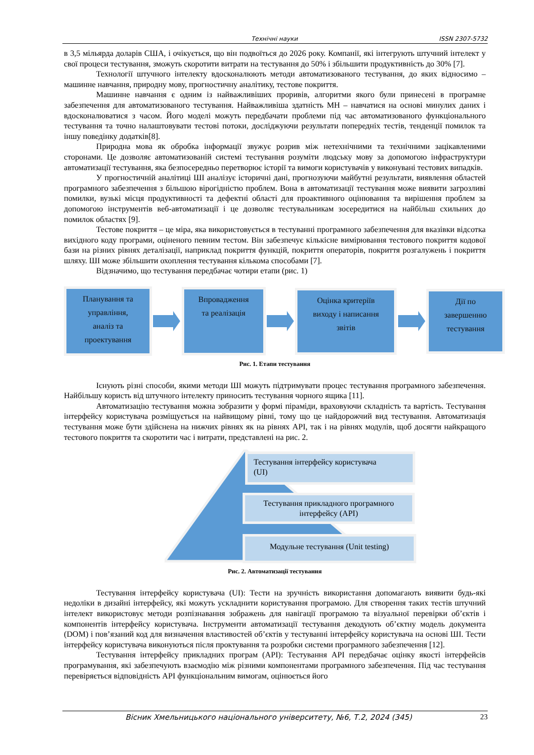Технічні науки ISSN 2307-5732
в 3,5 мільярда доларів США, і очікується, що він подвоїться до 2026 року. Компанії, які інтегрують штучний інтелект у свої процеси тестування, зможуть скоротити витрати на тестування до 50% і збільшити продуктивність до 30% [7].
Технології штучного інтелекту вдосконалюють методи автоматизованого тестування, до яких відносимо – машинне навчання, природну мову, прогностичну аналітику, тестове покриття.
Машинне навчання є одним із найважливіших проривів, алгоритми якого були принесені в програмне забезпечення для автоматизованого тестування. Найважливіша здатність МН – навчатися на основі минулих даних і вдосконалюватися з часом. Його моделі можуть передбачати проблеми під час автоматизованого функціонального тестування та точно налаштовувати тестові потоки, досліджуючи результати попередніх тестів, тенденції помилок та іншу поведінку додатків[8].
Природна мова як обробка інформації звужує розрив між нетехнічними та технічними зацікавленими сторонами. Це дозволяє автоматизованій системі тестування розуміти людську мову за допомогою інфраструктури автоматизації тестування, яка безпосередньо перетворює історії та вимоги користувачів у виконувані тестових випадків.
У прогностичній аналітиці ШІ аналізує історичні дані, прогнозуючи майбутні результати, виявлення областей програмного забезпечення з більшою вірогідністю проблем. Вона в автоматизації тестування може виявити загрозливі помилки, вузькі місця продуктивності та дефектні області для проактивного оцінювання та вирішення проблем за допомогою інструментів веб-автоматизації і це дозволяє тестувальникам зосередитися на найбільш схильних до помилок областях [9].
Тестове покриття – це міра, яка використовується в тестуванні програмного забезпечення для вказівки відсотка вихідного коду програми, оціненого певним тестом. Він забезпечує кількісне вимірювання тестового покриття кодової бази на різних рівнях деталізації, наприклад покриття функцій, покриття операторів, покриття розгалужень і покриття шляху. ШІ може збільшити охоплення тестування кількома способами [7].
Відзначимо, що тестування передбачає чотири етапи (рис. 1)
Планування та
управління,
аналіз та
проектування
Впровадження
та реалізація
Оцінка критеріїв
виходу і написання
звітів
Дії по
завершенню
тестування
Рис. 1. Етапи тестування
Існують різні способи, якими методи ШІ можуть підтримувати процес тестування програмного забезпечення. Найбільшу користь від штучного інтелекту приносить тестування чорного ящика [11].
Автоматизацію тестування можна зобразити у формі піраміди, враховуючи складність та вартість. Тестування інтерфейсу користувача розміщується на найвищому рівні, тому що це найдорожчий вид тестування. Автоматизація тестування може бути здійснена на нижчих рівнях як на рівнях API, так і на рівнях модулів, щоб досягти найкращого тестового покриття та скоротити час і витрати, представлені на рис. 2.
Тестування інтерфейсу користувача
(UI)
Тестування прикладного програмного
інтерфейсу (API)
Модульне тестування (Unit testing)
Рис. 2. Автоматизації тестування
Тестування інтерфейсу користувача (UI): Тести на зручність використання допомагають виявити будь-які недоліки в дизайні інтерфейсу, які можуть ускладнити користування програмою. Для створення таких тестів штучний інтелект використовує методи розпізнавання зображень для навігації програмою та візуальної перевірки об’єктів і компонентів інтерфейсу користувача. Інструменти автоматизації тестування декодують об’єктну модель документа (DOM) і пов’язаний код для визначення властивостей об’єктів у тестуванні інтерфейсу користувача на основі ШІ. Тести інтерфейсу користувача виконуються після проктування та розробки системи програмного забезпечення [12].
Тестування інтерфейсу прикладних програм (API): Тестування API передбачає оцінку якості інтерфейсів програмування, які забезпечують взаємодію між різними компонентами програмного забезпечення. Під час тестування перевіряється відповідність API функціональним вимогам, оцінюється його
Вісник Хмельницького національного університету, №6, Т.2, 2024 (345) 23